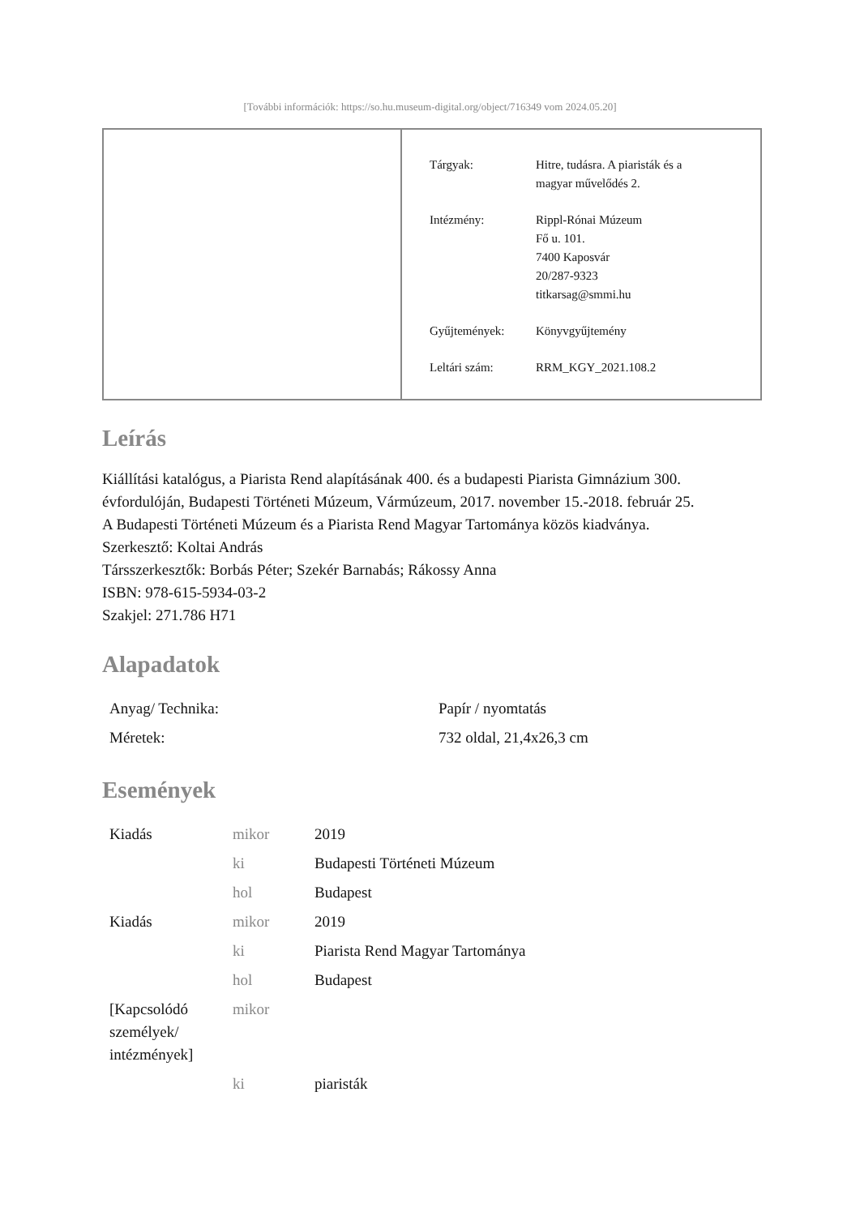[További információk: https://so.hu.museum-digital.org/object/716349 vom 2024.05.20]
| Tárgyak: | Hitre, tudásra. A piaristák és a magyar művelődés 2. |
| Intézmény: | Rippl-Rónai Múzeum Fő u. 101. 7400 Kaposvár 20/287-9323 titkarsag@smmi.hu |
| Gyűjtemények: | Könyvgyűjtemény |
| Leltári szám: | RRM_KGY_2021.108.2 |
Leírás
Kiállítási katalógus, a Piarista Rend alapításának 400. és a budapesti Piarista Gimnázium 300. évfordulóján, Budapesti Történeti Múzeum, Vármúzeum, 2017. november 15.-2018. február 25.
A Budapesti Történeti Múzeum és a Piarista Rend Magyar Tartománya közös kiadványa.
Szerkesztő: Koltai András
Társszerkesztők: Borbás Péter; Szekér Barnabás; Rákossy Anna
ISBN: 978-615-5934-03-2
Szakjel: 271.786 H71
Alapadatok
| Anyag/ Technika: | Papír / nyomtatás |
| Méretek: | 732 oldal, 21,4x26,3 cm |
Események
| Kiadás | mikor | 2019 |
| | ki | Budapesti Történeti Múzeum |
| | hol | Budapest |
| Kiadás | mikor | 2019 |
| | ki | Piarista Rend Magyar Tartománya |
| | hol | Budapest |
| [Kapcsolódó személyek/ intézmények] | mikor | |
| | ki | piaristák |